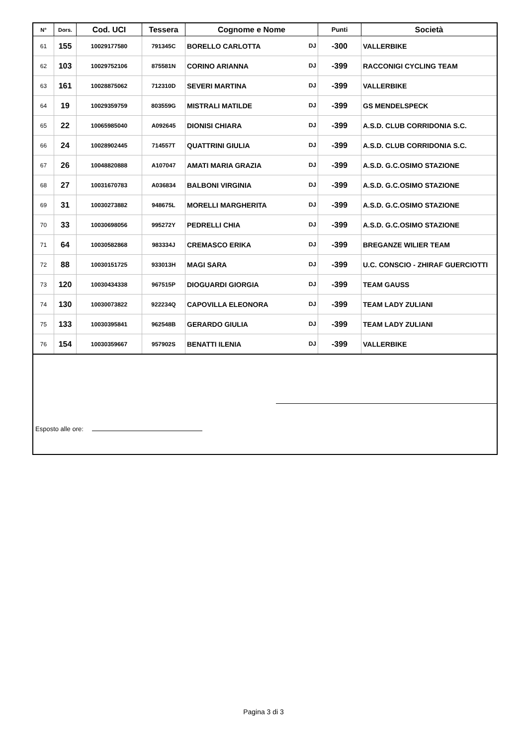| N° | Dors. | Cod. UCI | Tessera | Cognome e Nome | Punti | Società |
| --- | --- | --- | --- | --- | --- | --- |
| 61 | 155 | 10029177580 | 791345C | BORELLO CARLOTTA DJ | -300 | VALLERBIKE |
| 62 | 103 | 10029752106 | 875581N | CORINO ARIANNA DJ | -399 | RACCONIGI CYCLING TEAM |
| 63 | 161 | 10028875062 | 712310D | SEVERI MARTINA DJ | -399 | VALLERBIKE |
| 64 | 19 | 10029359759 | 803559G | MISTRALI MATILDE DJ | -399 | GS MENDELSPECK |
| 65 | 22 | 10065985040 | A092645 | DIONISI CHIARA DJ | -399 | A.S.D. CLUB CORRIDONIA S.C. |
| 66 | 24 | 10028902445 | 714557T | QUATTRINI GIULIA DJ | -399 | A.S.D. CLUB CORRIDONIA S.C. |
| 67 | 26 | 10048820888 | A107047 | AMATI MARIA GRAZIA DJ | -399 | A.S.D. G.C.OSIMO STAZIONE |
| 68 | 27 | 10031670783 | A036834 | BALBONI VIRGINIA DJ | -399 | A.S.D. G.C.OSIMO STAZIONE |
| 69 | 31 | 10030273882 | 948675L | MORELLI MARGHERITA DJ | -399 | A.S.D. G.C.OSIMO STAZIONE |
| 70 | 33 | 10030698056 | 995272Y | PEDRELLI CHIA DJ | -399 | A.S.D. G.C.OSIMO STAZIONE |
| 71 | 64 | 10030582868 | 983334J | CREMASCO ERIKA DJ | -399 | BREGANZE WILIER TEAM |
| 72 | 88 | 10030151725 | 933013H | MAGI SARA DJ | -399 | U.C. CONSCIO - ZHIRAF GUERCIOTTI |
| 73 | 120 | 10030434338 | 967515P | DIOGUARDI GIORGIA DJ | -399 | TEAM GAUSS |
| 74 | 130 | 10030073822 | 922234Q | CAPOVILLA ELEONORA DJ | -399 | TEAM LADY ZULIANI |
| 75 | 133 | 10030395841 | 962548B | GERARDO GIULIA DJ | -399 | TEAM LADY ZULIANI |
| 76 | 154 | 10030359667 | 957902S | BENATTI ILENIA DJ | -399 | VALLERBIKE |
Esposto alle ore:
Pagina 3 di 3